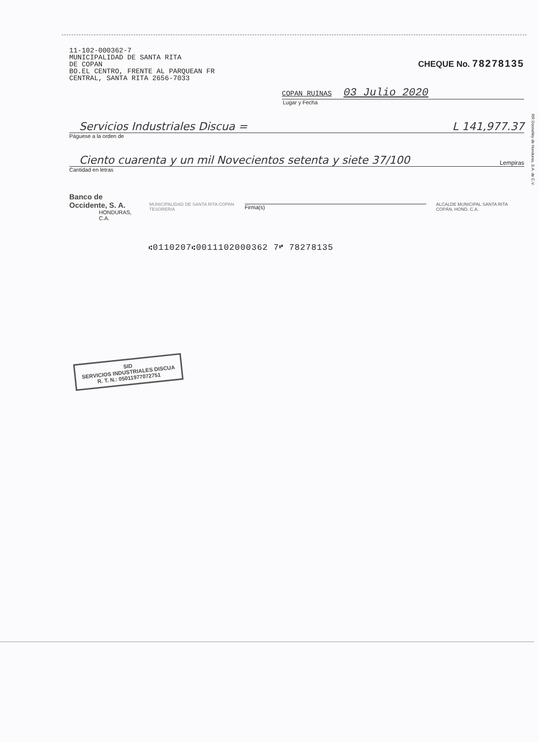11-102-000362-7
MUNICIPALIDAD DE SANTA RITA
DE COPAN
BO.EL CENTRO, FRENTE AL PARQUEAN FR
CENTRAL, SANTA RITA 2656-7033
CHEQUE No. 78278135
COPAN RUINAS 03 Julio 2020
Lugar y Fecha
Servicios Industriales Discua = L 141,977.37
Páguese a la orden de
Ciento cuarenta y un mil Novecientos setenta y siete 37/100 Lempiras
Cantidad en letras
Banco de Occidente, S. A.
HONDURAS, C.A.
MUNICIPALIDAD DE SANTA RITA COPAN TESORERIA
Firma(s)
ALCALDE MUNICIPAL SANTA RITA COPÁN, HOND. C.A.
⑆0110207⑆0011102000362 7⑈ 78278135
SID
SERVICIOS INDUSTRIALES DISCUA
R. T. N.: 05011977072751
RR Donnelley de Honduras, S.A. de C.V.